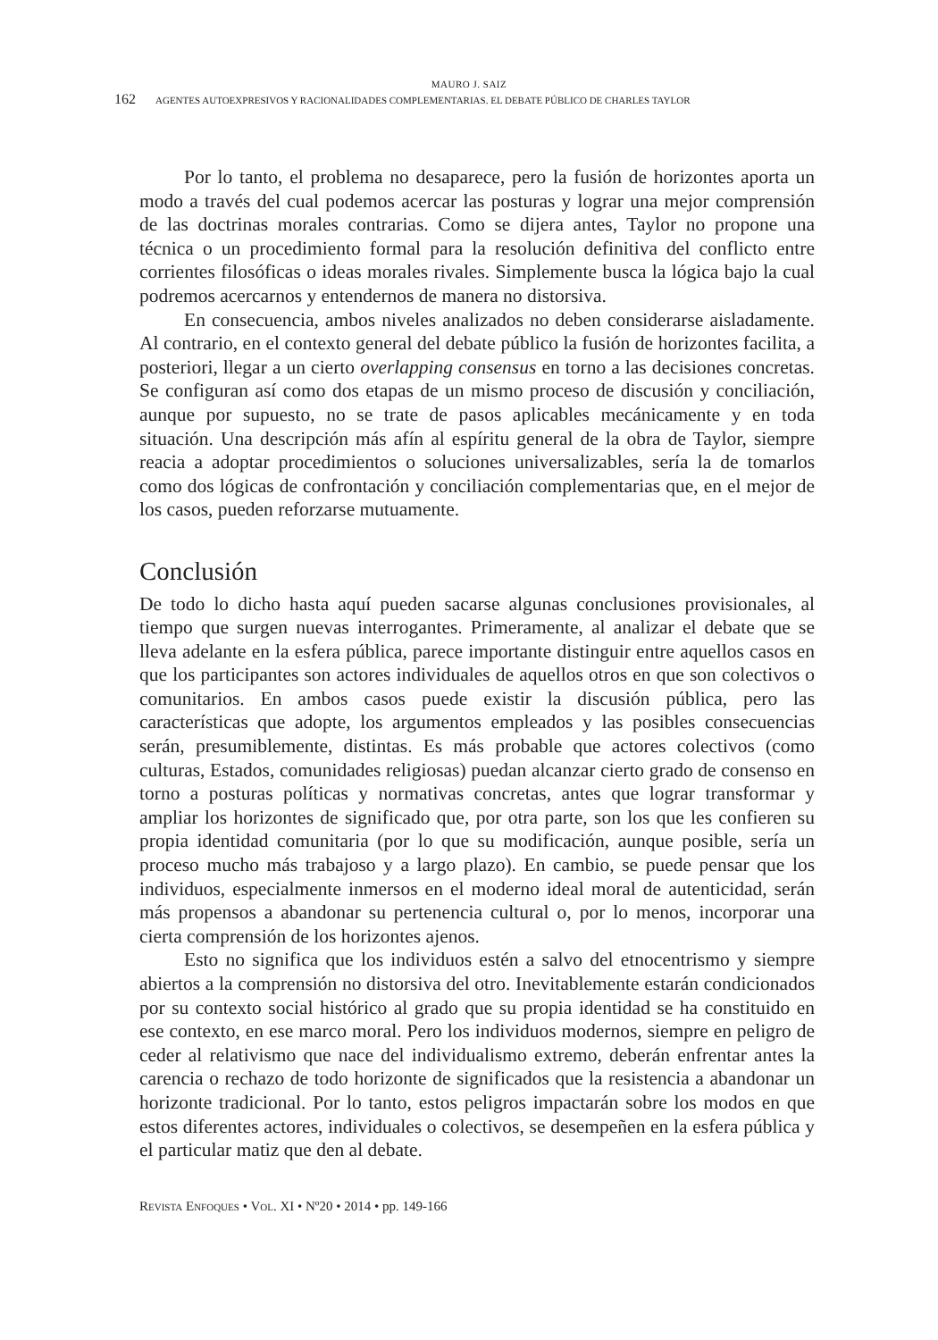MAURO J. SAIZ
162 AGENTES AUTOEXPRESIVOS Y RACIONALIDADES COMPLEMENTARIAS. EL DEBATE PÚBLICO DE CHARLES TAYLOR
Por lo tanto, el problema no desaparece, pero la fusión de horizontes aporta un modo a través del cual podemos acercar las posturas y lograr una mejor comprensión de las doctrinas morales contrarias. Como se dijera antes, Taylor no propone una técnica o un procedimiento formal para la resolución definitiva del conflicto entre corrientes filosóficas o ideas morales rivales. Simplemente busca la lógica bajo la cual podremos acercarnos y entendernos de manera no distorsiva.
En consecuencia, ambos niveles analizados no deben considerarse aisladamente. Al contrario, en el contexto general del debate público la fusión de horizontes facilita, a posteriori, llegar a un cierto overlapping consensus en torno a las decisiones concretas. Se configuran así como dos etapas de un mismo proceso de discusión y conciliación, aunque por supuesto, no se trate de pasos aplicables mecánicamente y en toda situación. Una descripción más afín al espíritu general de la obra de Taylor, siempre reacia a adoptar procedimientos o soluciones universalizables, sería la de tomarlos como dos lógicas de confrontación y conciliación complementarias que, en el mejor de los casos, pueden reforzarse mutuamente.
Conclusión
De todo lo dicho hasta aquí pueden sacarse algunas conclusiones provisionales, al tiempo que surgen nuevas interrogantes. Primeramente, al analizar el debate que se lleva adelante en la esfera pública, parece importante distinguir entre aquellos casos en que los participantes son actores individuales de aquellos otros en que son colectivos o comunitarios. En ambos casos puede existir la discusión pública, pero las características que adopte, los argumentos empleados y las posibles consecuencias serán, presumiblemente, distintas. Es más probable que actores colectivos (como culturas, Estados, comunidades religiosas) puedan alcanzar cierto grado de consenso en torno a posturas políticas y normativas concretas, antes que lograr transformar y ampliar los horizontes de significado que, por otra parte, son los que les confieren su propia identidad comunitaria (por lo que su modificación, aunque posible, sería un proceso mucho más trabajoso y a largo plazo). En cambio, se puede pensar que los individuos, especialmente inmersos en el moderno ideal moral de autenticidad, serán más propensos a abandonar su pertenencia cultural o, por lo menos, incorporar una cierta comprensión de los horizontes ajenos.
Esto no significa que los individuos estén a salvo del etnocentrismo y siempre abiertos a la comprensión no distorsiva del otro. Inevitablemente estarán condicionados por su contexto social histórico al grado que su propia identidad se ha constituido en ese contexto, en ese marco moral. Pero los individuos modernos, siempre en peligro de ceder al relativismo que nace del individualismo extremo, deberán enfrentar antes la carencia o rechazo de todo horizonte de significados que la resistencia a abandonar un horizonte tradicional. Por lo tanto, estos peligros impactarán sobre los modos en que estos diferentes actores, individuales o colectivos, se desempeñen en la esfera pública y el particular matiz que den al debate.
REVISTA ENFOQUES • VOL. XI • Nº20 • 2014 • pp. 149-166